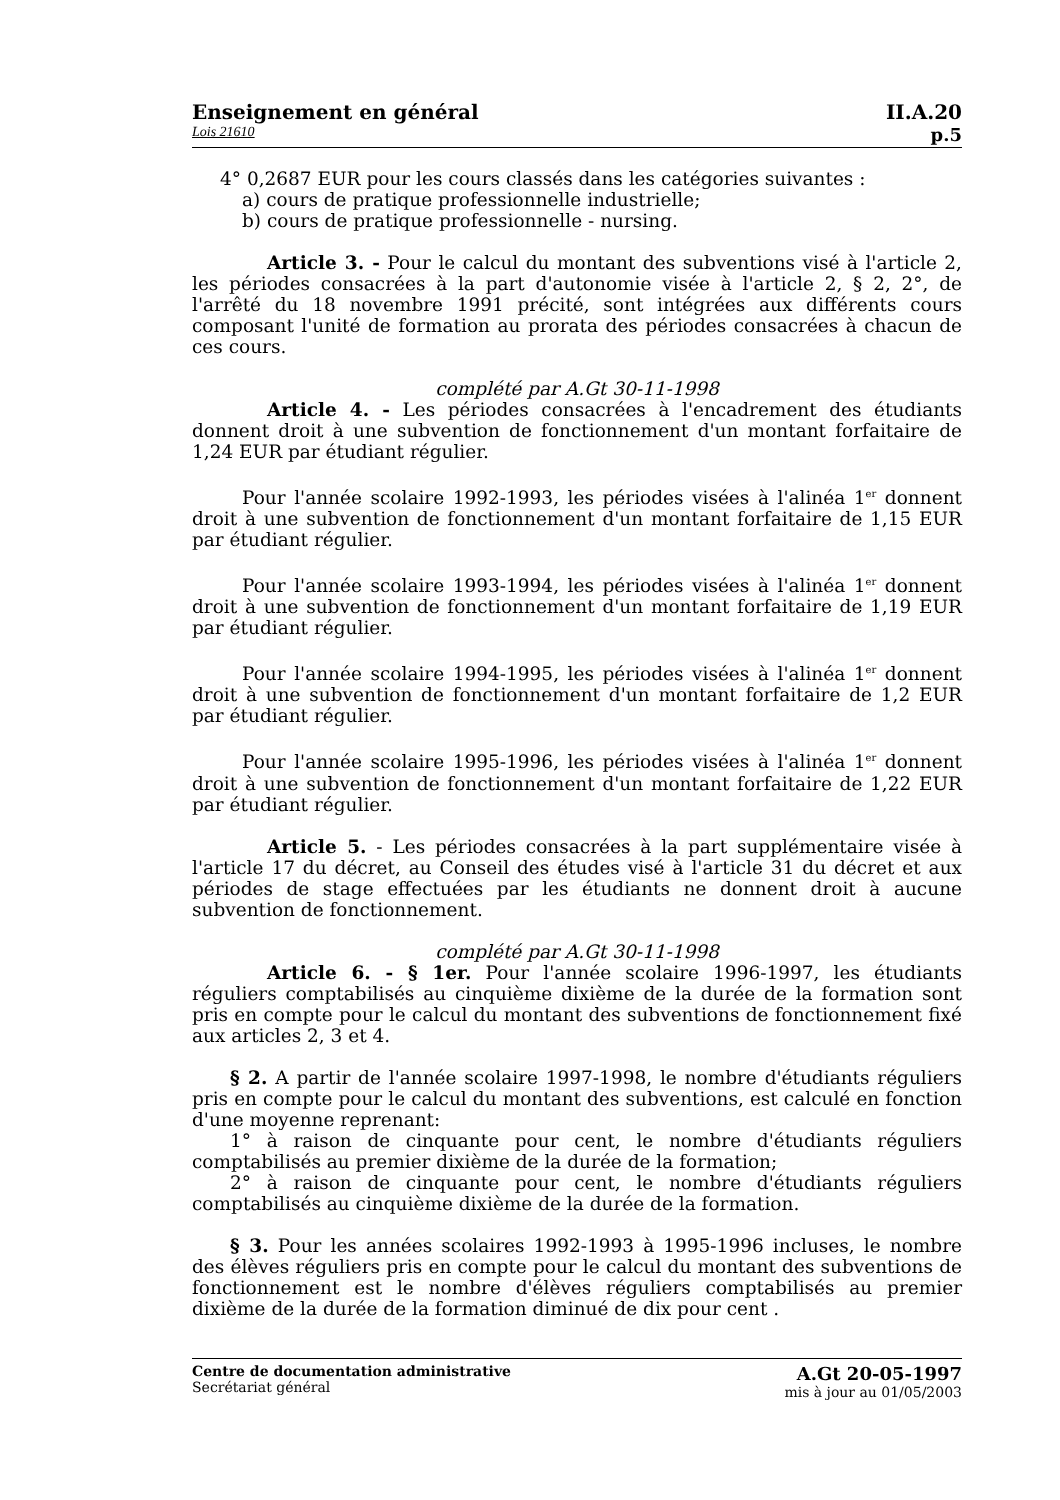Enseignement en général II.A.20
Lois 21610 p.5
4° 0,2687 EUR pour les cours classés dans les catégories suivantes :
a) cours de pratique professionnelle industrielle;
b) cours de pratique professionnelle - nursing.
Article 3. - Pour le calcul du montant des subventions visé à l'article 2, les périodes consacrées à la part d'autonomie visée à l'article 2, § 2, 2°, de l'arrêté du 18 novembre 1991 précité, sont intégrées aux différents cours composant l'unité de formation au prorata des périodes consacrées à chacun de ces cours.
complété par A.Gt 30-11-1998
Article 4. - Les périodes consacrées à l'encadrement des étudiants donnent droit à une subvention de fonctionnement d'un montant forfaitaire de 1,24 EUR par étudiant régulier.
Pour l'année scolaire 1992-1993, les périodes visées à l'alinéa 1<sup>er</sup> donnent droit à une subvention de fonctionnement d'un montant forfaitaire de 1,15 EUR par étudiant régulier.
Pour l'année scolaire 1993-1994, les périodes visées à l'alinéa 1<sup>er</sup> donnent droit à une subvention de fonctionnement d'un montant forfaitaire de 1,19 EUR par étudiant régulier.
Pour l'année scolaire 1994-1995, les périodes visées à l'alinéa 1<sup>er</sup> donnent droit à une subvention de fonctionnement d'un montant forfaitaire de 1,2 EUR par étudiant régulier.
Pour l'année scolaire 1995-1996, les périodes visées à l'alinéa 1<sup>er</sup> donnent droit à une subvention de fonctionnement d'un montant forfaitaire de 1,22 EUR par étudiant régulier.
Article 5. - Les périodes consacrées à la part supplémentaire visée à l'article 17 du décret, au Conseil des études visé à l'article 31 du décret et aux périodes de stage effectuées par les étudiants ne donnent droit à aucune subvention de fonctionnement.
complété par A.Gt 30-11-1998
Article 6. - § 1er. Pour l'année scolaire 1996-1997, les étudiants réguliers comptabilisés au cinquième dixième de la durée de la formation sont pris en compte pour le calcul du montant des subventions de fonctionnement fixé aux articles 2, 3 et 4.
§ 2. A partir de l'année scolaire 1997-1998, le nombre d'étudiants réguliers pris en compte pour le calcul du montant des subventions, est calculé en fonction d'une moyenne reprenant:
1° à raison de cinquante pour cent, le nombre d'étudiants réguliers comptabilisés au premier dixième de la durée de la formation;
2° à raison de cinquante pour cent, le nombre d'étudiants réguliers comptabilisés au cinquième dixième de la durée de la formation.
§ 3. Pour les années scolaires 1992-1993 à 1995-1996 incluses, le nombre des élèves réguliers pris en compte pour le calcul du montant des subventions de fonctionnement est le nombre d'élèves réguliers comptabilisés au premier dixième de la durée de la formation diminué de dix pour cent .
Centre de documentation administrative
Secrétariat général
A.Gt 20-05-1997
mis à jour au 01/05/2003